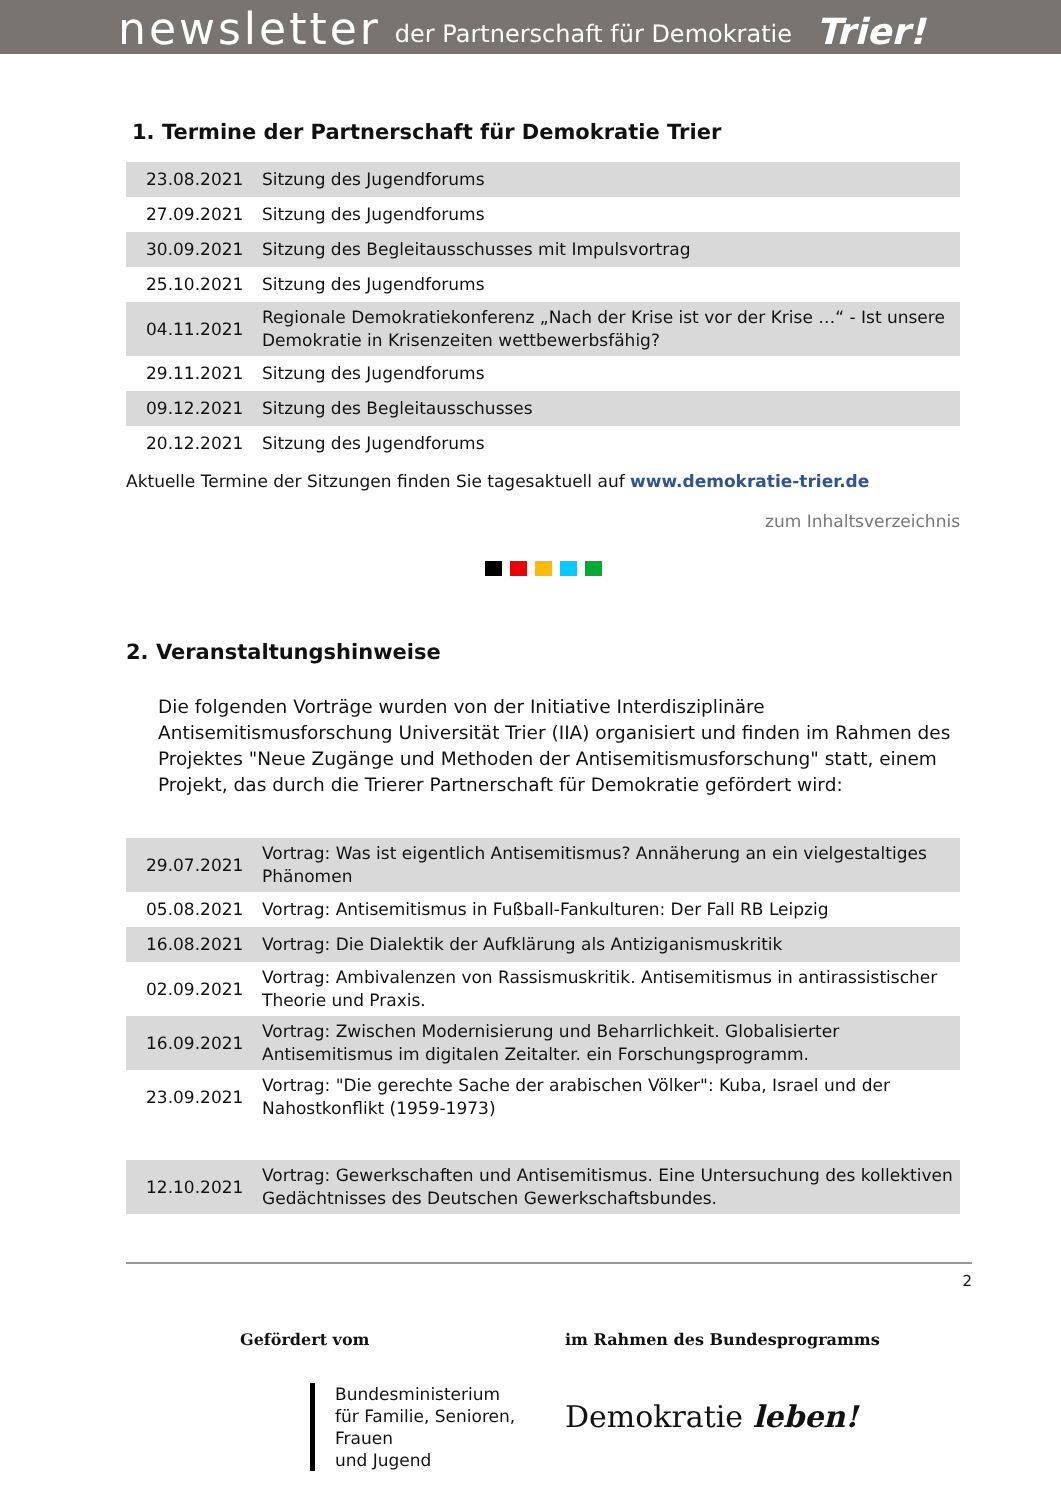newsletter der Partnerschaft für Demokratie Trier!
1. Termine der Partnerschaft für Demokratie Trier
| 23.08.2021 | Sitzung des Jugendforums |
| 27.09.2021 | Sitzung des Jugendforums |
| 30.09.2021 | Sitzung des Begleitausschusses mit Impulsvortrag |
| 25.10.2021 | Sitzung des Jugendforums |
| 04.11.2021 | Regionale Demokratiekonferenz „Nach der Krise ist vor der Krise …“ - Ist unsere Demokratie in Krisenzeiten wettbewerbsfähig? |
| 29.11.2021 | Sitzung des Jugendforums |
| 09.12.2021 | Sitzung des Begleitausschusses |
| 20.12.2021 | Sitzung des Jugendforums |
Aktuelle Termine der Sitzungen finden Sie tagesaktuell auf www.demokratie-trier.de
zum Inhaltsverzeichnis
2. Veranstaltungshinweise
Die folgenden Vorträge wurden von der Initiative Interdisziplinäre Antisemitismusforschung Universität Trier (IIA) organisiert und finden im Rahmen des Projektes "Neue Zugänge und Methoden der Antisemitismusforschung" statt, einem Projekt, das durch die Trierer Partnerschaft für Demokratie gefördert wird:
| 29.07.2021 | Vortrag: Was ist eigentlich Antisemitismus? Annäherung an ein vielgestaltiges Phänomen |
| 05.08.2021 | Vortrag: Antisemitismus in Fußball-Fankulturen: Der Fall RB Leipzig |
| 16.08.2021 | Vortrag: Die Dialektik der Aufklärung als Antiziganismuskritik |
| 02.09.2021 | Vortrag: Ambivalenzen von Rassismuskritik. Antisemitismus in antirassistischer Theorie und Praxis. |
| 16.09.2021 | Vortrag: Zwischen Modernisierung und Beharrlichkeit. Globalisierter Antisemitismus im digitalen Zeitalter. ein Forschungsprogramm. |
| 23.09.2021 | Vortrag: "Die gerechte Sache der arabischen Völker": Kuba, Israel und der Nahostkonflikt (1959-1973) |
| 12.10.2021 | Vortrag: Gewerkschaften und Antisemitismus. Eine Untersuchung des kollektiven Gedächtnisses des Deutschen Gewerkschaftsbundes. |
2
Gefördert vom
Bundesministerium
für Familie, Senioren, Frauen
und Jugend
im Rahmen des Bundesprogramms
Demokratie leben!